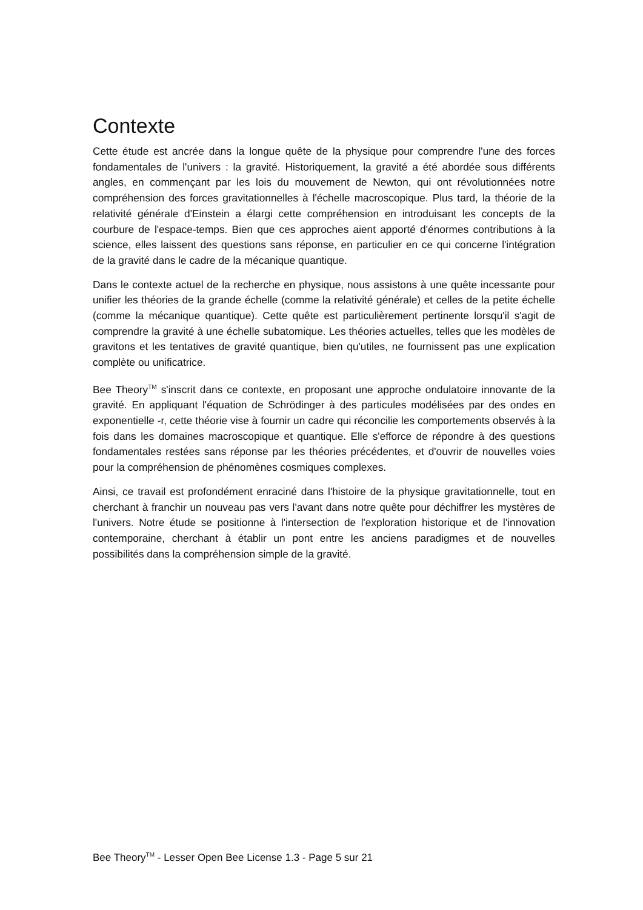Contexte
Cette étude est ancrée dans la longue quête de la physique pour comprendre l'une des forces fondamentales de l'univers : la gravité. Historiquement, la gravité a été abordée sous différents angles, en commençant par les lois du mouvement de Newton, qui ont révolutionnées notre compréhension des forces gravitationnelles à l'échelle macroscopique. Plus tard, la théorie de la relativité générale d'Einstein a élargi cette compréhension en introduisant les concepts de la courbure de l'espace-temps. Bien que ces approches aient apporté d'énormes contributions à la science, elles laissent des questions sans réponse, en particulier en ce qui concerne l'intégration de la gravité dans le cadre de la mécanique quantique.
Dans le contexte actuel de la recherche en physique, nous assistons à une quête incessante pour unifier les théories de la grande échelle (comme la relativité générale) et celles de la petite échelle (comme la mécanique quantique). Cette quête est particulièrement pertinente lorsqu'il s'agit de comprendre la gravité à une échelle subatomique. Les théories actuelles, telles que les modèles de gravitons et les tentatives de gravité quantique, bien qu'utiles, ne fournissent pas une explication complète ou unificatrice.
Bee Theory<sup>TM</sup> s'inscrit dans ce contexte, en proposant une approche ondulatoire innovante de la gravité. En appliquant l'équation de Schrödinger à des particules modélisées par des ondes en exponentielle -r, cette théorie vise à fournir un cadre qui réconcilie les comportements observés à la fois dans les domaines macroscopique et quantique. Elle s'efforce de répondre à des questions fondamentales restées sans réponse par les théories précédentes, et d'ouvrir de nouvelles voies pour la compréhension de phénomènes cosmiques complexes.
Ainsi, ce travail est profondément enraciné dans l'histoire de la physique gravitationnelle, tout en cherchant à franchir un nouveau pas vers l'avant dans notre quête pour déchiffrer les mystères de l'univers. Notre étude se positionne à l'intersection de l'exploration historique et de l'innovation contemporaine, cherchant à établir un pont entre les anciens paradigmes et de nouvelles possibilités dans la compréhension simple de la gravité.
Bee Theory<sup>TM</sup> - Lesser Open Bee License 1.3 - Page 5 sur 21